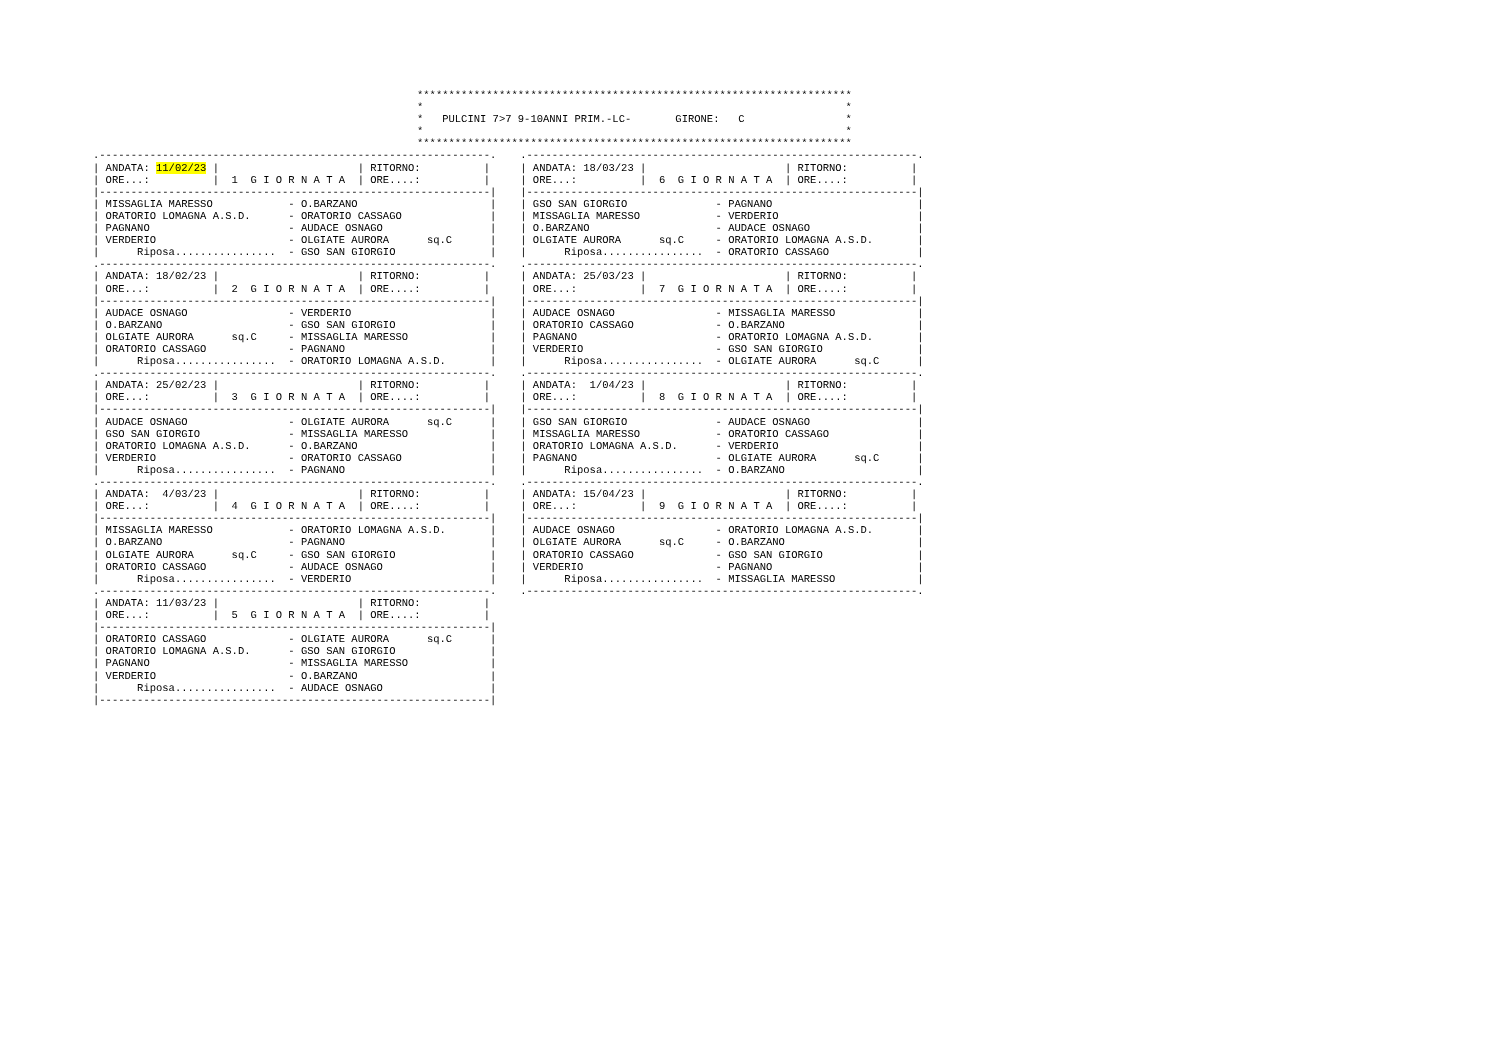*********************************************************************
*                                                                   *
*   PULCINI 7>7 9-10ANNI PRIM.-LC-       GIRONE:   C                *
*                                                                   *
*********************************************************************
.--------------------------------------------------------------.
| ANDATA: 11/02/23 |                      | RITORNO:          |
| ORE...:          |  1  G I O R N A T A  | ORE....:          |
|--------------------------------------------------------------|
| MISSAGLIA MARESSO            - O.BARZANO                     |
| ORATORIO LOMAGNA A.S.D.      - ORATORIO CASSAGO              |
| PAGNANO                      - AUDACE OSNAGO                 |
| VERDERIO                     - OLGIATE AURORA      sq.C      |
|      Riposa................  - GSO SAN GIORGIO               |
.--------------------------------------------------------------.
| ANDATA: 18/02/23 |                      | RITORNO:          |
| ORE...:          |  2  G I O R N A T A  | ORE....:          |
|--------------------------------------------------------------|
| AUDACE OSNAGO                - VERDERIO                      |
| O.BARZANO                    - GSO SAN GIORGIO               |
| OLGIATE AURORA      sq.C     - MISSAGLIA MARESSO             |
| ORATORIO CASSAGO             - PAGNANO                       |
|      Riposa................  - ORATORIO LOMAGNA A.S.D.       |
.--------------------------------------------------------------.
| ANDATA: 25/02/23 |                      | RITORNO:          |
| ORE...:          |  3  G I O R N A T A  | ORE....:          |
|--------------------------------------------------------------|
| AUDACE OSNAGO                - OLGIATE AURORA      sq.C      |
| GSO SAN GIORGIO              - MISSAGLIA MARESSO             |
| ORATORIO LOMAGNA A.S.D.      - O.BARZANO                     |
| VERDERIO                     - ORATORIO CASSAGO              |
|      Riposa................  - PAGNANO                       |
.--------------------------------------------------------------.
| ANDATA:  4/03/23 |                      | RITORNO:          |
| ORE...:          |  4  G I O R N A T A  | ORE....:          |
|--------------------------------------------------------------|
| MISSAGLIA MARESSO            - ORATORIO LOMAGNA A.S.D.       |
| O.BARZANO                    - PAGNANO                       |
| OLGIATE AURORA      sq.C     - GSO SAN GIORGIO               |
| ORATORIO CASSAGO             - AUDACE OSNAGO                 |
|      Riposa................  - VERDERIO                      |
.--------------------------------------------------------------.
| ANDATA: 11/03/23 |                      | RITORNO:          |
| ORE...:          |  5  G I O R N A T A  | ORE....:          |
|--------------------------------------------------------------|
| ORATORIO CASSAGO             - OLGIATE AURORA      sq.C      |
| ORATORIO LOMAGNA A.S.D.      - GSO SAN GIORGIO               |
| PAGNANO                      - MISSAGLIA MARESSO             |
| VERDERIO                     - O.BARZANO                     |
|      Riposa................  - AUDACE OSNAGO                 |
|--------------------------------------------------------------|
.--------------------------------------------------------------.
| ANDATA: 18/03/23 |                      | RITORNO:          |
| ORE...:          |  6  G I O R N A T A  | ORE....:          |
|--------------------------------------------------------------|
| GSO SAN GIORGIO              - PAGNANO                       |
| MISSAGLIA MARESSO            - VERDERIO                      |
| O.BARZANO                    - AUDACE OSNAGO                 |
| OLGIATE AURORA      sq.C     - ORATORIO LOMAGNA A.S.D.       |
|      Riposa................  - ORATORIO CASSAGO              |
.--------------------------------------------------------------.
| ANDATA: 25/03/23 |                      | RITORNO:          |
| ORE...:          |  7  G I O R N A T A  | ORE....:          |
|--------------------------------------------------------------|
| AUDACE OSNAGO                - MISSAGLIA MARESSO             |
| ORATORIO CASSAGO             - O.BARZANO                     |
| PAGNANO                      - ORATORIO LOMAGNA A.S.D.       |
| VERDERIO                     - GSO SAN GIORGIO               |
|      Riposa................  - OLGIATE AURORA      sq.C      |
.--------------------------------------------------------------.
| ANDATA:  1/04/23 |                      | RITORNO:          |
| ORE...:          |  8  G I O R N A T A  | ORE....:          |
|--------------------------------------------------------------|
| GSO SAN GIORGIO              - AUDACE OSNAGO                 |
| MISSAGLIA MARESSO            - ORATORIO CASSAGO              |
| ORATORIO LOMAGNA A.S.D.      - VERDERIO                      |
| PAGNANO                      - OLGIATE AURORA      sq.C      |
|      Riposa................  - O.BARZANO                     |
.--------------------------------------------------------------.
| ANDATA: 15/04/23 |                      | RITORNO:          |
| ORE...:          |  9  G I O R N A T A  | ORE....:          |
|--------------------------------------------------------------|
| AUDACE OSNAGO                - ORATORIO LOMAGNA A.S.D.       |
| OLGIATE AURORA      sq.C     - O.BARZANO                     |
| ORATORIO CASSAGO             - GSO SAN GIORGIO               |
| VERDERIO                     - PAGNANO                       |
|      Riposa................  - MISSAGLIA MARESSO             |
.--------------------------------------------------------------.